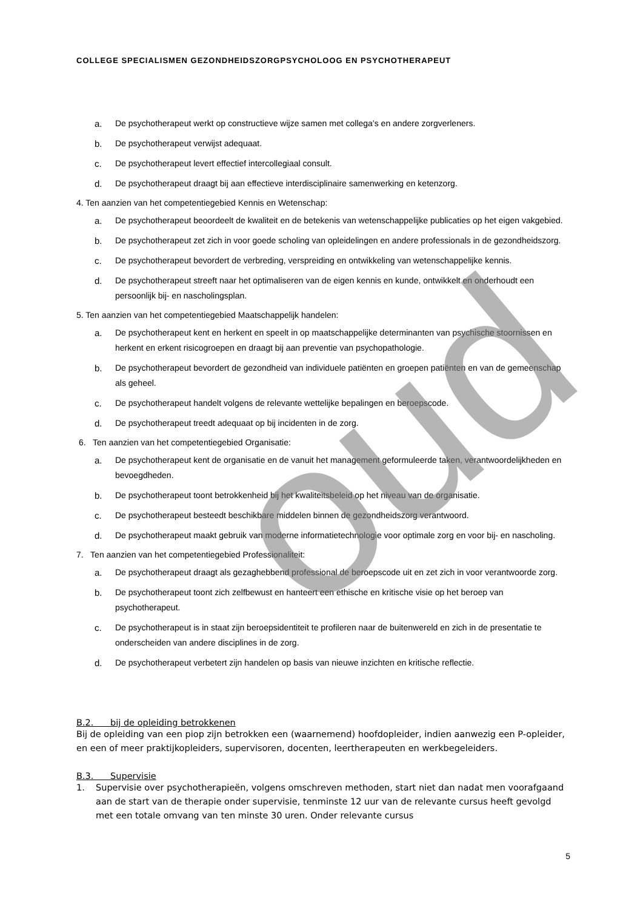oud
COLLEGE SPECIALISMEN GEZONDHEIDSZORGPSYCHOLOOG EN PSYCHOTHERAPEUT
a. De psychotherapeut werkt op constructieve wijze samen met collega’s en andere zorgverleners.
b. De psychotherapeut verwijst adequaat.
c. De psychotherapeut levert effectief intercollegiaal consult.
d. De psychotherapeut draagt bij aan effectieve interdisciplinaire samenwerking en ketenzorg.
4. Ten aanzien van het competentiegebied Kennis en Wetenschap:
a. De psychotherapeut beoordeelt de kwaliteit en de betekenis van wetenschappelijke publicaties op het eigen vakgebied.
b. De psychotherapeut zet zich in voor goede scholing van opleidelingen en andere professionals in de gezondheidszorg.
c. De psychotherapeut bevordert de verbreding, verspreiding en ontwikkeling van wetenschappelijke kennis.
d. De psychotherapeut streeft naar het optimaliseren van de eigen kennis en kunde, ontwikkelt en onderhoudt een persoonlijk bij- en nascholingsplan.
5. Ten aanzien van het competentiegebied Maatschappelijk handelen:
a. De psychotherapeut kent en herkent en speelt in op maatschappelijke determinanten van psychische stoornissen en herkent en erkent risicogroepen en draagt bij aan preventie van psychopathologie.
b. De psychotherapeut bevordert de gezondheid van individuele patiënten en groepen patiënten en van de gemeenschap als geheel.
c. De psychotherapeut handelt volgens de relevante wettelijke bepalingen en beroepscode.
d. De psychotherapeut treedt adequaat op bij incidenten in de zorg.
6. Ten aanzien van het competentiegebied Organisatie:
a. De psychotherapeut kent de organisatie en de vanuit het management geformuleerde taken, verantwoordelijkheden en bevoegdheden.
b. De psychotherapeut toont betrokkenheid bij het kwaliteitsbeleid op het niveau van de organisatie.
c. De psychotherapeut besteedt beschikbare middelen binnen de gezondheidszorg verantwoord.
d. De psychotherapeut maakt gebruik van moderne informatietechnologie voor optimale zorg en voor bij- en nascholing.
7. Ten aanzien van het competentiegebied Professionaliteit:
a. De psychotherapeut draagt als gezaghebbend professional de beroepscode uit en zet zich in voor verantwoorde zorg.
b. De psychotherapeut toont zich zelfbewust en hanteert een ethische en kritische visie op het beroep van psychotherapeut.
c. De psychotherapeut is in staat zijn beroepsidentiteit te profileren naar de buitenwereld en zich in de presentatie te onderscheiden van andere disciplines in de zorg.
d. De psychotherapeut verbetert zijn handelen op basis van nieuwe inzichten en kritische reflectie.
B.2. bij de opleiding betrokkenen
Bij de opleiding van een piop zijn betrokken een (waarnemend) hoofdopleider, indien aanwezig een P-opleider, en een of meer praktijkopleiders, supervisoren, docenten, leertherapeuten en werkbegeleiders.
B.3. Supervisie
1. Supervisie over psychotherapieën, volgens omschreven methoden, start niet dan nadat men voorafgaand aan de start van de therapie onder supervisie, tenminste 12 uur van de relevante cursus heeft gevolgd met een totale omvang van ten minste 30 uren. Onder relevante cursus
5